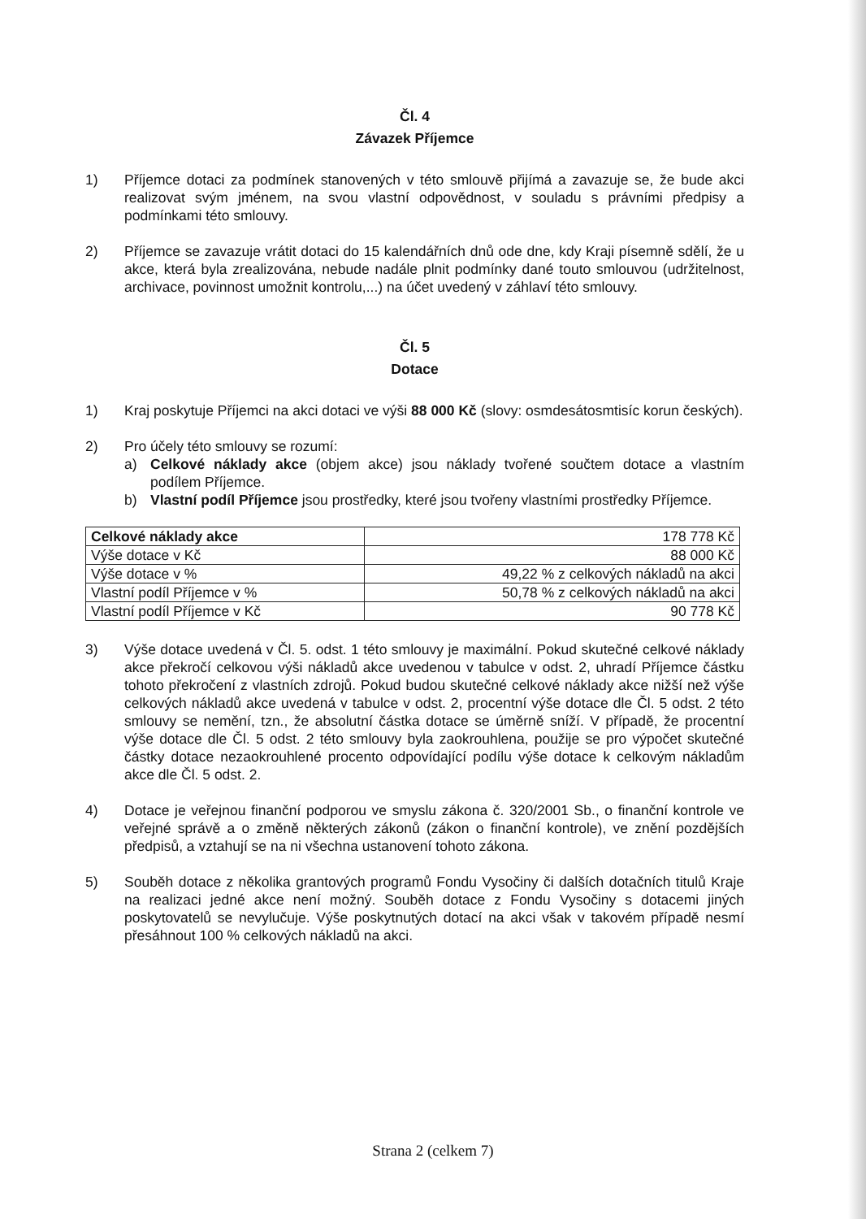Čl. 4
Závazek Příjemce
1) Příjemce dotaci za podmínek stanovených v této smlouvě přijímá a zavazuje se, že bude akci realizovat svým jménem, na svou vlastní odpovědnost, v souladu s právními předpisy a podmínkami této smlouvy.
2) Příjemce se zavazuje vrátit dotaci do 15 kalendářních dnů ode dne, kdy Kraji písemně sdělí, že u akce, která byla zrealizována, nebude nadále plnit podmínky dané touto smlouvou (udržitelnost, archivace, povinnost umožnit kontrolu,...) na účet uvedený v záhlaví této smlouvy.
Čl. 5
Dotace
1) Kraj poskytuje Příjemci na akci dotaci ve výši 88 000 Kč (slovy: osmdesátosmtisíc korun českých).
2) Pro účely této smlouvy se rozumí:
a) Celkové náklady akce (objem akce) jsou náklady tvořené součtem dotace a vlastním podílem Příjemce.
b) Vlastní podíl Příjemce jsou prostředky, které jsou tvořeny vlastními prostředky Příjemce.
| Celkové náklady akce | 178 778 Kč |
| Výše dotace v Kč | 88 000 Kč |
| Výše dotace v % | 49,22 % z celkových nákladů na akci |
| Vlastní podíl Příjemce v % | 50,78 % z celkových nákladů na akci |
| Vlastní podíl Příjemce v Kč | 90 778 Kč |
3) Výše dotace uvedená v Čl. 5. odst. 1 této smlouvy je maximální. Pokud skutečné celkové náklady akce překročí celkovou výši nákladů akce uvedenou v tabulce v odst. 2, uhradí Příjemce částku tohoto překročení z vlastních zdrojů. Pokud budou skutečné celkové náklady akce nižší než výše celkových nákladů akce uvedená v tabulce v odst. 2, procentní výše dotace dle Čl. 5 odst. 2 této smlouvy se nemění, tzn., že absolutní částka dotace se úměrně sníží. V případě, že procentní výše dotace dle Čl. 5 odst. 2 této smlouvy byla zaokrouhlena, použije se pro výpočet skutečné částky dotace nezaokrouhlené procento odpovídající podílu výše dotace k celkovým nákladům akce dle Čl. 5 odst. 2.
4) Dotace je veřejnou finanční podporou ve smyslu zákona č. 320/2001 Sb., o finanční kontrole ve veřejné správě a o změně některých zákonů (zákon o finanční kontrole), ve znění pozdějších předpisů, a vztahují se na ni všechna ustanovení tohoto zákona.
5) Souběh dotace z několika grantových programů Fondu Vysočiny či dalších dotačních titulů Kraje na realizaci jedné akce není možný. Souběh dotace z Fondu Vysočiny s dotacemi jiných poskytovatelů se nevylučuje. Výše poskytnutých dotací na akci však v takovém případě nesmí přesáhnout 100 % celkových nákladů na akci.
Strana 2 (celkem 7)